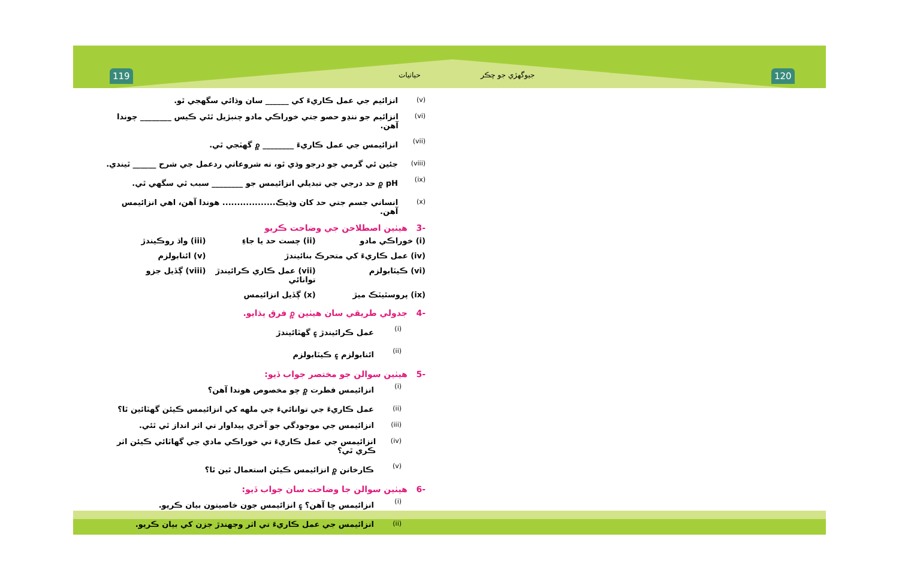119 120
حياتيات جيوگهڙي جو چڪر
(v) انزائيم جي عمل ڪاريءَ کي ______ سان وڌائي سگهجي ٿو.
(vi) انزائيم جو ننڍو حصو جتي خوراڪي مادو چنبڙيل ٿئي ڪيس ________ چوندا آهن.
(vii) انزائيمس جي عمل ڪاريءَ ________ ۾ گهٽجي ٿي.
(viii) جئين ئي گرمي جو درجو وڌي ٿو، ته شروعاتي ردعمل جي شرح ______ ٿيندي.
(ix) pH ۾ حد درجي جي تبديلي انزائيمس جو ________ سبب ٿي سگهي ٿي.
(x) انساني جسم جتي حد کان وڌيڪ.................. هوندا آهن، اهي انزائيمس آهن.
-3 هيٺين اصطلاحن جي وضاحت ڪريو
(i) خوراڪي مادو (ii) چست حد يا جاءِ (iii) واڌ روڪيندڙ
(iv) عمل ڪاريءَ کي متحرڪ بنائيندڙ (v) ائنابولزم
(vi) ڪيٽابولزم (vii) عمل ڪاري ڪرائيندڙ توانائي (viii) ڳڏيل جزو
(ix) پروسٿيٽڪ ميڙ (x) ڳڏيل انزائيمس
-4 جدولي طريقي سان هيٺين ۾ فرق ٻڌايو.
(i) عمل ڪرائيندڙ ۽ گهٽائيندڙ
(ii) ائنابولزم ۽ ڪيٽابولزم
-5 هيٺين سوالن جو مختصر جواب ڏيو:
(i) انزائيمس فطرت ۾ چو مخصوص هوندا آهن؟
(ii) عمل ڪاريءَ جي توانائيءَ جي ملهه کي انزائيمس ڪيئن گهٽائين ٿا؟
(iii) انزائيمس جي موجودگي جو آخري پيداوار تي اثر انداز ٿي ٿئي.
(iv) انزائيمس جي عمل ڪاريءَ تي خوراڪي مادي جي گهاٽائي ڪيئن اثر ڪري ٿي؟
(v) ڪارخانن ۾ انزائيمس ڪيئن استعمال ٿين ٿا؟
-6 هيٺين سوالن جا وضاحت سان جواب ڏيو:
(i) انزائيمس ڇا آهن؟ ۽ انزائيمس جون خاصيتون بيان ڪريو.
(ii) انزائيمس جي عمل ڪاريءَ تي اثر وجهندڙ جزن کي بيان ڪريو.